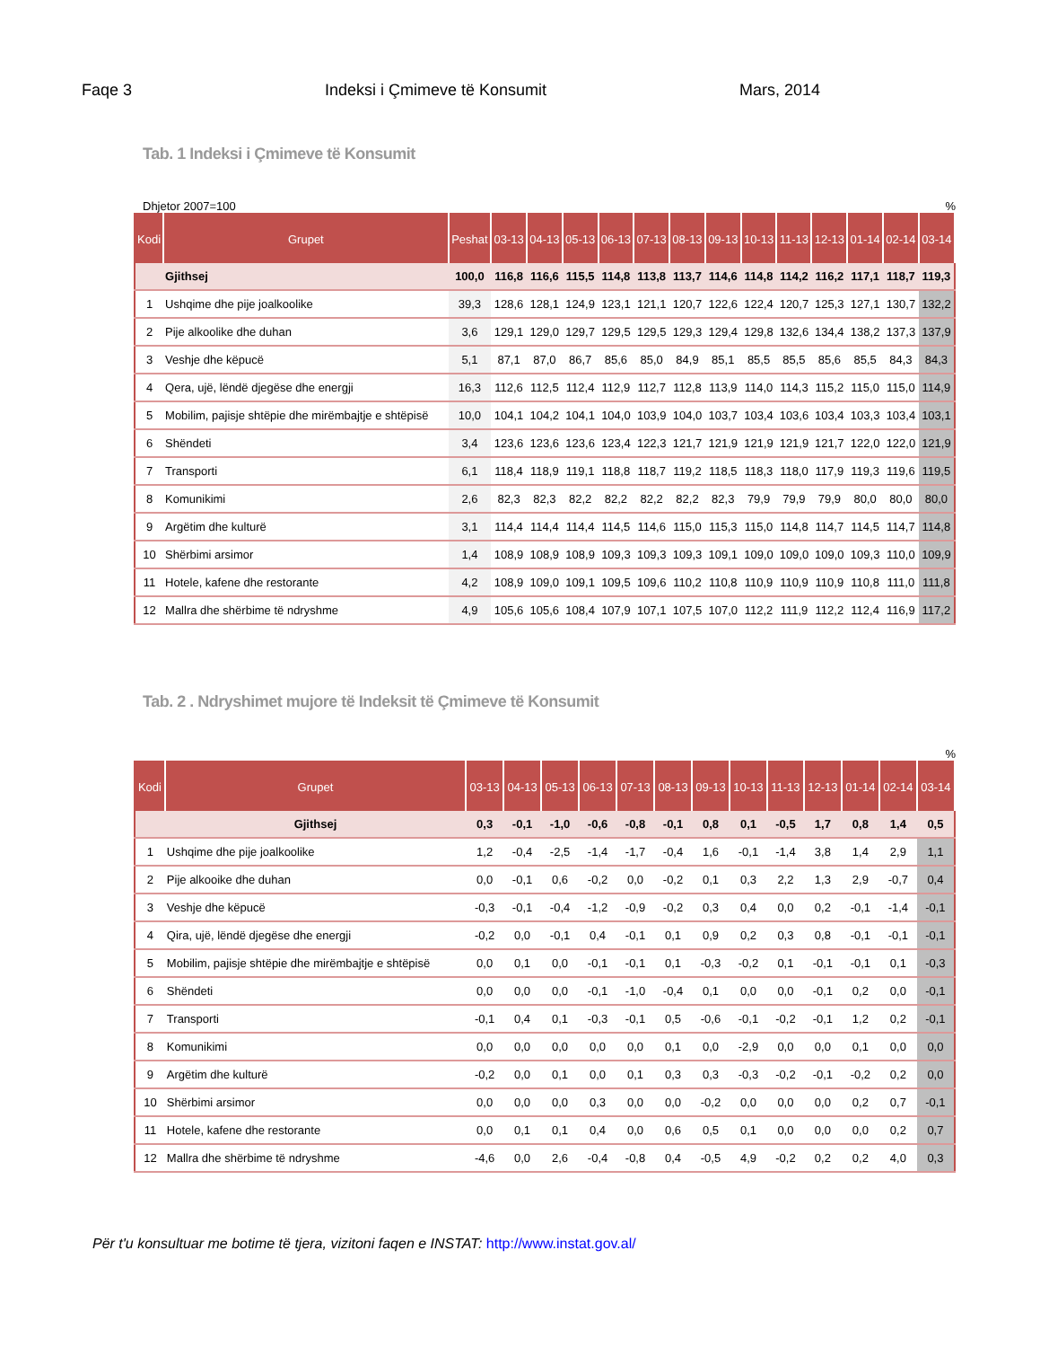Faqe 3 Indeksi i Çmimeve të Konsumit Mars, 2014
Tab. 1 Indeksi i Çmimeve të Konsumit
Dhjetor 2007=100%
| Kodi | Grupet | Peshat | 03-13 | 04-13 | 05-13 | 06-13 | 07-13 | 08-13 | 09-13 | 10-13 | 11-13 | 12-13 | 01-14 | 02-14 | 03-14 |
| --- | --- | --- | --- | --- | --- | --- | --- | --- | --- | --- | --- | --- | --- | --- | --- |
| | Gjithsej | 100,0 | 116,8 | 116,6 | 115,5 | 114,8 | 113,8 | 113,7 | 114,6 | 114,8 | 114,2 | 116,2 | 117,1 | 118,7 | 119,3 |
| 1 | Ushqime dhe pije joalkoolike | 39,3 | 128,6 | 128,1 | 124,9 | 123,1 | 121,1 | 120,7 | 122,6 | 122,4 | 120,7 | 125,3 | 127,1 | 130,7 | 132,2 |
| 2 | Pije alkoolike dhe duhan | 3,6 | 129,1 | 129,0 | 129,7 | 129,5 | 129,5 | 129,3 | 129,4 | 129,8 | 132,6 | 134,4 | 138,2 | 137,3 | 137,9 |
| 3 | Veshje dhe këpucë | 5,1 | 87,1 | 87,0 | 86,7 | 85,6 | 85,0 | 84,9 | 85,1 | 85,5 | 85,5 | 85,6 | 85,5 | 84,3 | 84,3 |
| 4 | Qera, ujë, lëndë djegëse dhe energji | 16,3 | 112,6 | 112,5 | 112,4 | 112,9 | 112,7 | 112,8 | 113,9 | 114,0 | 114,3 | 115,2 | 115,0 | 115,0 | 114,9 |
| 5 | Mobilim, pajisje shtëpie dhe mirëmbajtje e shtëpisë | 10,0 | 104,1 | 104,2 | 104,1 | 104,0 | 103,9 | 104,0 | 103,7 | 103,4 | 103,6 | 103,4 | 103,3 | 103,4 | 103,1 |
| 6 | Shëndeti | 3,4 | 123,6 | 123,6 | 123,6 | 123,4 | 122,3 | 121,7 | 121,9 | 121,9 | 121,9 | 121,7 | 122,0 | 122,0 | 121,9 |
| 7 | Transporti | 6,1 | 118,4 | 118,9 | 119,1 | 118,8 | 118,7 | 119,2 | 118,5 | 118,3 | 118,0 | 117,9 | 119,3 | 119,6 | 119,5 |
| 8 | Komunikimi | 2,6 | 82,3 | 82,3 | 82,2 | 82,2 | 82,2 | 82,2 | 82,3 | 79,9 | 79,9 | 79,9 | 80,0 | 80,0 | 80,0 |
| 9 | Argëtim dhe kulturë | 3,1 | 114,4 | 114,4 | 114,4 | 114,5 | 114,6 | 115,0 | 115,3 | 115,0 | 114,8 | 114,7 | 114,5 | 114,7 | 114,8 |
| 10 | Shërbimi arsimor | 1,4 | 108,9 | 108,9 | 108,9 | 109,3 | 109,3 | 109,3 | 109,1 | 109,0 | 109,0 | 109,0 | 109,3 | 110,0 | 109,9 |
| 11 | Hotele, kafene dhe restorante | 4,2 | 108,9 | 109,0 | 109,1 | 109,5 | 109,6 | 110,2 | 110,8 | 110,9 | 110,9 | 110,9 | 110,8 | 111,0 | 111,8 |
| 12 | Mallra dhe shërbime të ndryshme | 4,9 | 105,6 | 105,6 | 108,4 | 107,9 | 107,1 | 107,5 | 107,0 | 112,2 | 111,9 | 112,2 | 112,4 | 116,9 | 117,2 |
Tab. 2 . Ndryshimet mujore të Indeksit të Çmimeve të Konsumit
%
| Kodi | Grupet | 03-13 | 04-13 | 05-13 | 06-13 | 07-13 | 08-13 | 09-13 | 10-13 | 11-13 | 12-13 | 01-14 | 02-14 | 03-14 |
| --- | --- | --- | --- | --- | --- | --- | --- | --- | --- | --- | --- | --- | --- | --- |
| | Gjithsej | 0,3 | -0,1 | -1,0 | -0,6 | -0,8 | -0,1 | 0,8 | 0,1 | -0,5 | 1,7 | 0,8 | 1,4 | 0,5 |
| 1 | Ushqime dhe pije joalkoolike | 1,2 | -0,4 | -2,5 | -1,4 | -1,7 | -0,4 | 1,6 | -0,1 | -1,4 | 3,8 | 1,4 | 2,9 | 1,1 |
| 2 | Pije alkooike dhe duhan | 0,0 | -0,1 | 0,6 | -0,2 | 0,0 | -0,2 | 0,1 | 0,3 | 2,2 | 1,3 | 2,9 | -0,7 | 0,4 |
| 3 | Veshje dhe këpucë | -0,3 | -0,1 | -0,4 | -1,2 | -0,9 | -0,2 | 0,3 | 0,4 | 0,0 | 0,2 | -0,1 | -1,4 | -0,1 |
| 4 | Qira, ujë, lëndë djegëse dhe energji | -0,2 | 0,0 | -0,1 | 0,4 | -0,1 | 0,1 | 0,9 | 0,2 | 0,3 | 0,8 | -0,1 | -0,1 | -0,1 |
| 5 | Mobilim, pajisje shtëpie dhe mirëmbajtje e shtëpisë | 0,0 | 0,1 | 0,0 | -0,1 | -0,1 | 0,1 | -0,3 | -0,2 | 0,1 | -0,1 | -0,1 | 0,1 | -0,3 |
| 6 | Shëndeti | 0,0 | 0,0 | 0,0 | -0,1 | -1,0 | -0,4 | 0,1 | 0,0 | 0,0 | -0,1 | 0,2 | 0,0 | -0,1 |
| 7 | Transporti | -0,1 | 0,4 | 0,1 | -0,3 | -0,1 | 0,5 | -0,6 | -0,1 | -0,2 | -0,1 | 1,2 | 0,2 | -0,1 |
| 8 | Komunikimi | 0,0 | 0,0 | 0,0 | 0,0 | 0,0 | 0,1 | 0,0 | -2,9 | 0,0 | 0,0 | 0,1 | 0,0 | 0,0 |
| 9 | Argëtim dhe kulturë | -0,2 | 0,0 | 0,1 | 0,0 | 0,1 | 0,3 | 0,3 | -0,3 | -0,2 | -0,1 | -0,2 | 0,2 | 0,0 |
| 10 | Shërbimi arsimor | 0,0 | 0,0 | 0,0 | 0,3 | 0,0 | 0,0 | -0,2 | 0,0 | 0,0 | 0,0 | 0,2 | 0,7 | -0,1 |
| 11 | Hotele, kafene dhe restorante | 0,0 | 0,1 | 0,1 | 0,4 | 0,0 | 0,6 | 0,5 | 0,1 | 0,0 | 0,0 | 0,0 | 0,2 | 0,7 |
| 12 | Mallra dhe shërbime të ndryshme | -4,6 | 0,0 | 2,6 | -0,4 | -0,8 | 0,4 | -0,5 | 4,9 | -0,2 | 0,2 | 0,2 | 4,0 | 0,3 |
Për t'u konsultuar me botime të tjera, vizitoni faqen e INSTAT: http://www.instat.gov.al/